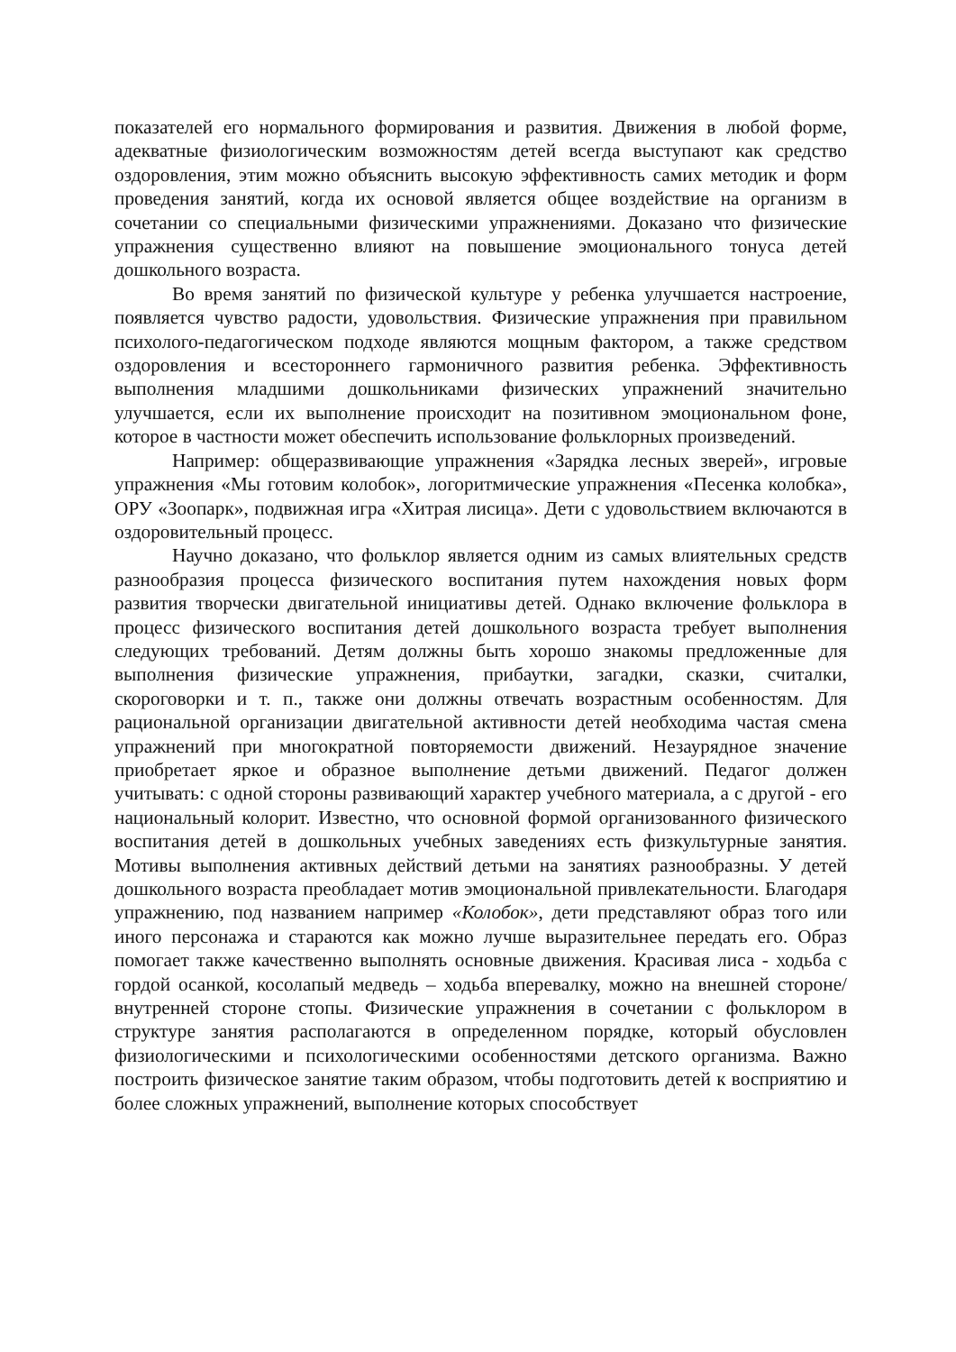показателей его нормального формирования и развития. Движения в любой форме, адекватные физиологическим возможностям детей всегда выступают как средство оздоровления, этим можно объяснить высокую эффективность самих методик и форм проведения занятий, когда их основой является общее воздействие на организм в сочетании со специальными физическими упражнениями. Доказано что физические упражнения существенно влияют на повышение эмоционального тонуса детей дошкольного возраста.
Во время занятий по физической культуре у ребенка улучшается настроение, появляется чувство радости, удовольствия. Физические упражнения при правильном психолого-педагогическом подходе являются мощным фактором, а также средством оздоровления и всестороннего гармоничного развития ребенка. Эффективность выполнения младшими дошкольниками физических упражнений значительно улучшается, если их выполнение происходит на позитивном эмоциональном фоне, которое в частности может обеспечить использование фольклорных произведений.
Например: общеразвивающие упражнения «Зарядка лесных зверей», игровые упражнения «Мы готовим колобок», логоритмические упражнения «Песенка колобка», ОРУ «Зоопарк», подвижная игра «Хитрая лисица». Дети с удовольствием включаются в оздоровительный процесс.
Научно доказано, что фольклор является одним из самых влиятельных средств разнообразия процесса физического воспитания путем нахождения новых форм развития творчески двигательной инициативы детей. Однако включение фольклора в процесс физического воспитания детей дошкольного возраста требует выполнения следующих требований. Детям должны быть хорошо знакомы предложенные для выполнения физические упражнения, прибаутки, загадки, сказки, считалки, скороговорки и т. п., также они должны отвечать возрастным особенностям. Для рациональной организации двигательной активности детей необходима частая смена упражнений при многократной повторяемости движений. Незаурядное значение приобретает яркое и образное выполнение детьми движений. Педагог должен учитывать: с одной стороны развивающий характер учебного материала, а с другой - его национальный колорит. Известно, что основной формой организованного физического воспитания детей в дошкольных учебных заведениях есть физкультурные занятия. Мотивы выполнения активных действий детьми на занятиях разнообразны. У детей дошкольного возраста преобладает мотив эмоциональной привлекательности. Благодаря упражнению, под названием например «Колобок», дети представляют образ того или иного персонажа и стараются как можно лучше выразительнее передать его. Образ помогает также качественно выполнять основные движения. Красивая лиса - ходьба с гордой осанкой, косолапый медведь – ходьба вперевалку, можно на внешней стороне/ внутренней стороне стопы. Физические упражнения в сочетании с фольклором в структуре занятия располагаются в определенном порядке, который обусловлен физиологическими и психологическими особенностями детского организма. Важно построить физическое занятие таким образом, чтобы подготовить детей к восприятию и более сложных упражнений, выполнение которых способствует